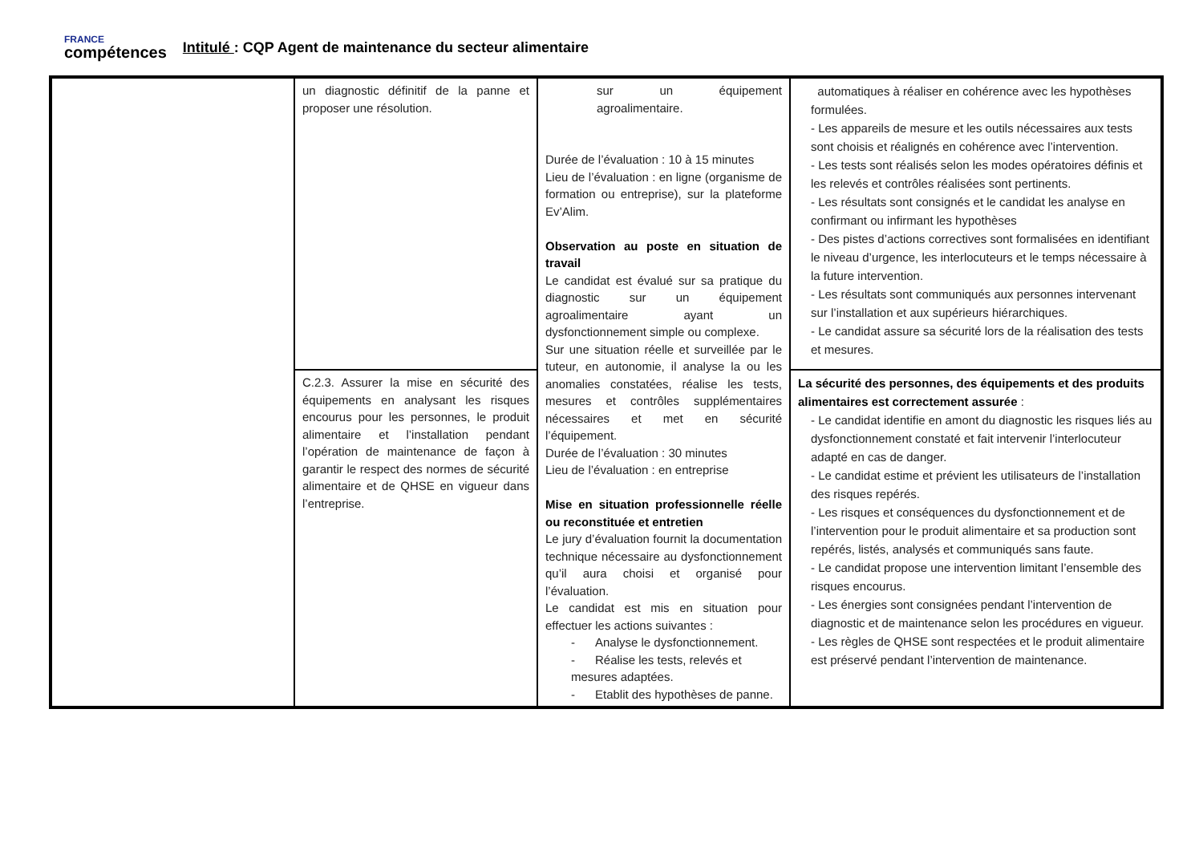FRANCE
compétences
Intitulé : CQP Agent de maintenance du secteur alimentaire
| | un diagnostic définitif de la panne et proposer une résolution. | sur un équipement agroalimentaire. Durée de l’évaluation : 10 à 15 minutes Lieu de l’évaluation : en ligne (organisme de formation ou entreprise), sur la plateforme Ev’Alim. Observation au poste en situation de travail Le candidat est évalué sur sa pratique du diagnostic sur un équipement agroalimentaire ayant un dysfonctionnement simple ou complexe. Sur une situation réelle et surveillée par le tuteur, en autonomie, il analyse la ou les anomalies constatées, réalise les tests, mesures et contrôles supplémentaires nécessaires et met en sécurité l’équipement. Durée de l’évaluation : 30 minutes Lieu de l’évaluation : en entreprise Mise en situation professionnelle réelle ou reconstituée et entretien Le jury d’évaluation fournit la documentation technique nécessaire au dysfonctionnement qu’il aura choisi et organisé pour l’évaluation. Le candidat est mis en situation pour effectuer les actions suivantes : - Analyse le dysfonctionnement. - Réalise les tests, relevés et mesures adaptées. - Etablit des hypothèses de panne. | automatiques à réaliser en cohérence avec les hypothèses formulées. - Les appareils de mesure et les outils nécessaires aux tests sont choisis et réalignés en cohérence avec l’intervention. - Les tests sont réalisés selon les modes opératoires définis et les relevés et contrôles réalisées sont pertinents. - Les résultats sont consignés et le candidat les analyse en confirmant ou infirmant les hypothèses - Des pistes d’actions correctives sont formalisées en identifiant le niveau d’urgence, les interlocuteurs et le temps nécessaire à la future intervention. - Les résultats sont communiqués aux personnes intervenant sur l’installation et aux supérieurs hiérarchiques. - Le candidat assure sa sécurité lors de la réalisation des tests et mesures. |
| | C.2.3. Assurer la mise en sécurité des équipements en analysant les risques encourus pour les personnes, le produit alimentaire et l’installation pendant l’opération de maintenance de façon à garantir le respect des normes de sécurité alimentaire et de QHSE en vigueur dans l’entreprise. | | La sécurité des personnes, des équipements et des produits alimentaires est correctement assurée : - Le candidat identifie en amont du diagnostic les risques liés au dysfonctionnement constaté et fait intervenir l’interlocuteur adapté en cas de danger. - Le candidat estime et prévient les utilisateurs de l’installation des risques repérés. - Les risques et conséquences du dysfonctionnement et de l’intervention pour le produit alimentaire et sa production sont repérés, listés, analysés et communiqués sans faute. - Le candidat propose une intervention limitant l’ensemble des risques encourus. - Les énergies sont consignées pendant l’intervention de diagnostic et de maintenance selon les procédures en vigueur. - Les règles de QHSE sont respectées et le produit alimentaire est préservé pendant l’intervention de maintenance. |